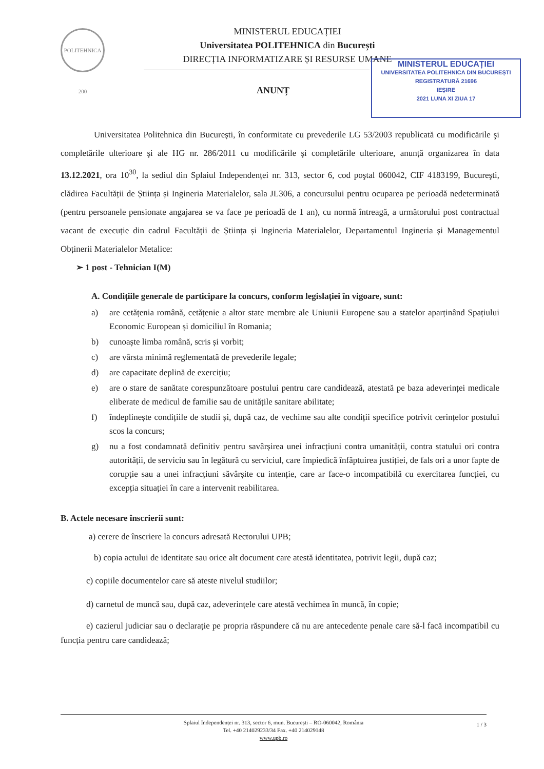POLITEHNICA 200
MINISTERUL EDUCAȚIEI
Universitatea POLITEHNICA din București
DIRECȚIA INFORMATIZARE ȘI RESURSE UMANE
MINISTERUL EDUCAȚIEI
UNIVERSITATEA POLITEHNICA DIN BUCUREȘTI
REGISTRATURĂ 21696
IEȘIRE
2021 LUNA XI ZIUA 17
ANUNȚ
Universitatea Politehnica din București, în conformitate cu prevederile LG 53/2003 republicată cu modificările şi completările ulterioare şi ale HG nr. 286/2011 cu modificările şi completările ulterioare, anunță organizarea în data 13.12.2021, ora 10<sup>30</sup>, la sediul din Splaiul Independenței nr. 313, sector 6, cod poştal 060042, CIF 4183199, Bucureşti, clădirea Facultății de Știința și Ingineria Materialelor, sala JL306, a concursului pentru ocuparea pe perioadă nedeterminată (pentru persoanele pensionate angajarea se va face pe perioadă de 1 an), cu normă întreagă, a următorului post contractual vacant de execuție din cadrul Facultății de Știința și Ingineria Materialelor, Departamentul Ingineria și Managementul Obținerii Materialelor Metalice:
➢ 1 post - Tehnician I(M)
A. Condițiile generale de participare la concurs, conform legislației în vigoare, sunt:
a) are cetățenia română, cetățenie a altor state membre ale Uniunii Europene sau a statelor aparținând Spațiului Economic European și domiciliul în Romania;
b) cunoaște limba română, scris și vorbit;
c) are vârsta minimă reglementată de prevederile legale;
d) are capacitate deplină de exercițiu;
e) are o stare de sanătate corespunzătoare postului pentru care candidează, atestată pe baza adeverinței medicale eliberate de medicul de familie sau de unitățile sanitare abilitate;
f) îndeplinește condițiile de studii și, după caz, de vechime sau alte condiții specifice potrivit cerințelor postului scos la concurs;
g) nu a fost condamnată definitiv pentru savârșirea unei infracțiuni contra umanității, contra statului ori contra autorității, de serviciu sau în legătură cu serviciul, care împiedică înfăptuirea justiției, de fals ori a unor fapte de corupție sau a unei infracțiuni săvârșite cu intenție, care ar face-o incompatibilă cu exercitarea funcției, cu excepția situației în care a intervenit reabilitarea.
B. Actele necesare înscrierii sunt:
a) cerere de înscriere la concurs adresată Rectorului UPB;
b) copia actului de identitate sau orice alt document care atestă identitatea, potrivit legii, după caz;
c) copiile documentelor care să ateste nivelul studiilor;
d) carnetul de muncă sau, după caz, adeverințele care atestă vechimea în muncă, în copie;
e) cazierul judiciar sau o declarație pe propria răspundere că nu are antecedente penale care să-l facă incompatibil cu funcția pentru care candidează;
Splaiul Independenței nr. 313, sector 6, mun. București – RO-060042, România
Tel. +40 214029233/34 Fax. +40 214029148
www.upb.ro
1 / 3